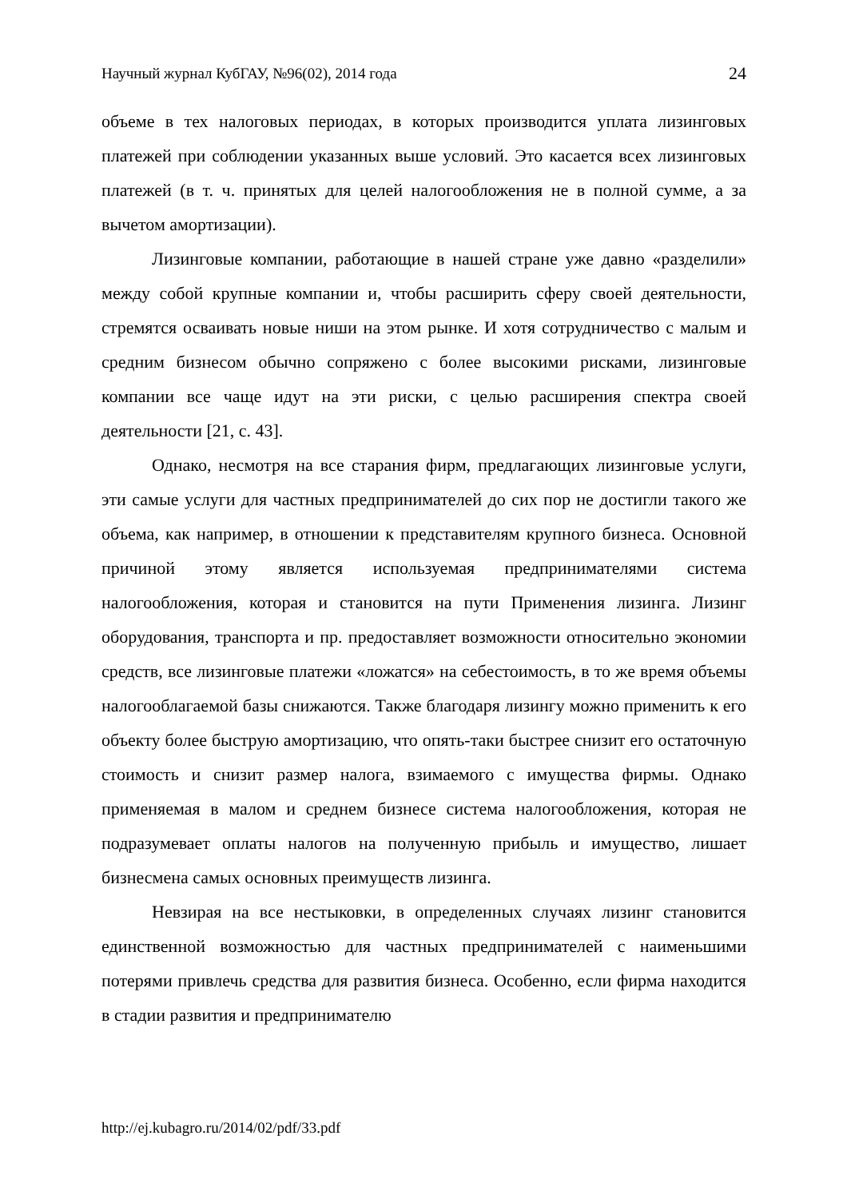Научный журнал КубГАУ, №96(02), 2014 года 24
объеме в тех налоговых периодах, в которых производится уплата лизинговых платежей при соблюдении указанных выше условий. Это касается всех лизинговых платежей (в т. ч. принятых для целей налогообложения не в полной сумме, а за вычетом амортизации).
Лизинговые компании, работающие в нашей стране уже давно «разделили» между собой крупные компании и, чтобы расширить сферу своей деятельности, стремятся осваивать новые ниши на этом рынке. И хотя сотрудничество с малым и средним бизнесом обычно сопряжено с более высокими рисками, лизинговые компании все чаще идут на эти риски, с целью расширения спектра своей деятельности [21, с. 43].
Однако, несмотря на все старания фирм, предлагающих лизинговые услуги, эти самые услуги для частных предпринимателей до сих пор не достигли такого же объема, как например, в отношении к представителям крупного бизнеса. Основной причиной этому является используемая предпринимателями система налогообложения, которая и становится на пути Применения лизинга. Лизинг оборудования, транспорта и пр. предоставляет возможности относительно экономии средств, все лизинговые платежи «ложатся» на себестоимость, в то же время объемы налогооблагаемой базы снижаются. Также благодаря лизингу можно применить к его объекту более быструю амортизацию, что опять-таки быстрее снизит его остаточную стоимость и снизит размер налога, взимаемого с имущества фирмы. Однако применяемая в малом и среднем бизнесе система налогообложения, которая не подразумевает оплаты налогов на полученную прибыль и имущество, лишает бизнесмена самых основных преимуществ лизинга.
Невзирая на все нестыковки, в определенных случаях лизинг становится единственной возможностью для частных предпринимателей с наименьшими потерями привлечь средства для развития бизнеса. Особенно, если фирма находится в стадии развития и предпринимателю
http://ej.kubagro.ru/2014/02/pdf/33.pdf